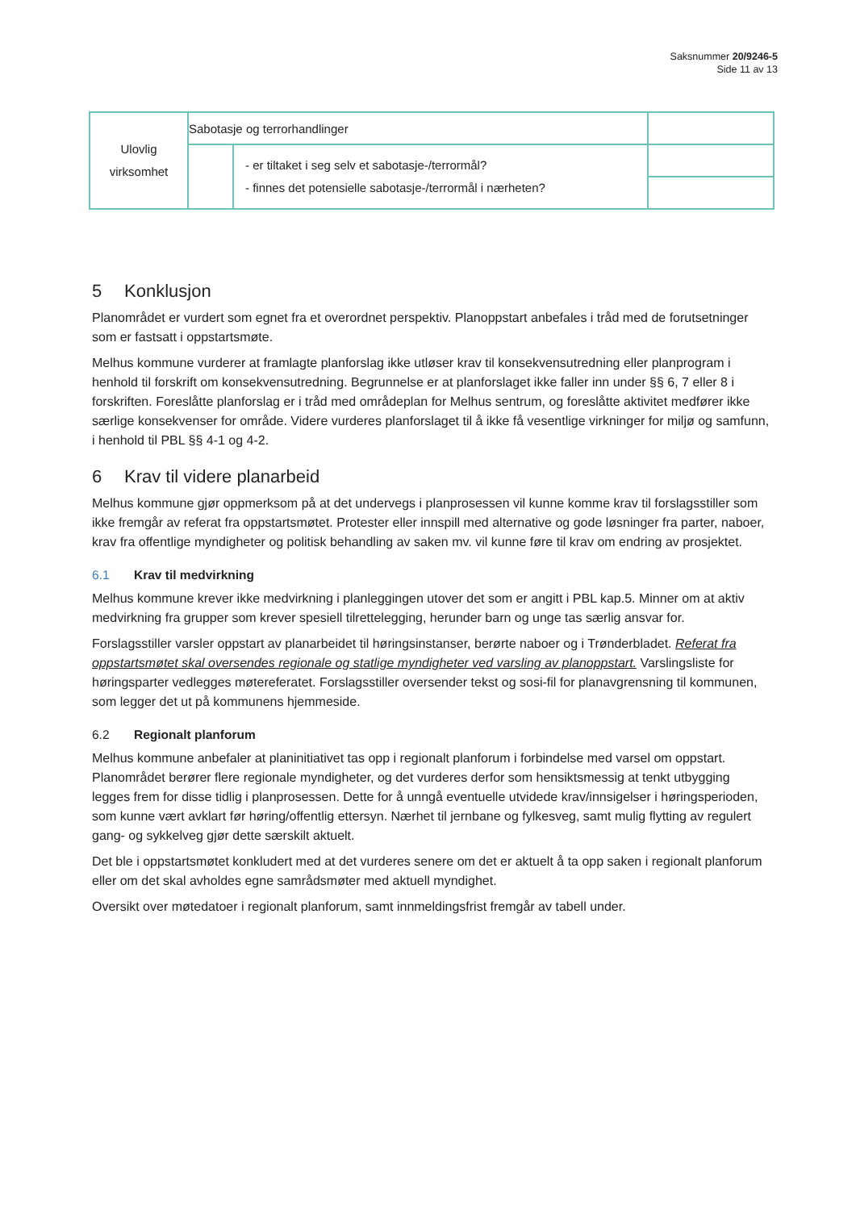Saksnummer 20/9246-5
Side 11 av 13
| Ulovlig virksomhet | Sabotasje og terrorhandlinger | | |
| | | - er tiltaket i seg selv et sabotasje-/terrormål? - finnes det potensielle sabotasje-/terrormål i nærheten? | |
5 Konklusjon
Planområdet er vurdert som egnet fra et overordnet perspektiv. Planoppstart anbefales i tråd med de forutsetninger som er fastsatt i oppstartsmøte.
Melhus kommune vurderer at framlagte planforslag ikke utløser krav til konsekvensutredning eller planprogram i henhold til forskrift om konsekvensutredning. Begrunnelse er at planforslaget ikke faller inn under §§ 6, 7 eller 8 i forskriften. Foreslåtte planforslag er i tråd med områdeplan for Melhus sentrum, og foreslåtte aktivitet medfører ikke særlige konsekvenser for område. Videre vurderes planforslaget til å ikke få vesentlige virkninger for miljø og samfunn, i henhold til PBL §§ 4-1 og 4-2.
6 Krav til videre planarbeid
Melhus kommune gjør oppmerksom på at det undervegs i planprosessen vil kunne komme krav til forslagsstiller som ikke fremgår av referat fra oppstartsmøtet. Protester eller innspill med alternative og gode løsninger fra parter, naboer, krav fra offentlige myndigheter og politisk behandling av saken mv. vil kunne føre til krav om endring av prosjektet.
6.1 Krav til medvirkning
Melhus kommune krever ikke medvirkning i planleggingen utover det som er angitt i PBL kap.5. Minner om at aktiv medvirkning fra grupper som krever spesiell tilrettelegging, herunder barn og unge tas særlig ansvar for.
Forslagsstiller varsler oppstart av planarbeidet til høringsinstanser, berørte naboer og i Trønderbladet. Referat fra oppstartsmøtet skal oversendes regionale og statlige myndigheter ved varsling av planoppstart. Varslingsliste for høringsparter vedlegges møtereferatet. Forslagsstiller oversender tekst og sosi-fil for planavgrensning til kommunen, som legger det ut på kommunens hjemmeside.
6.2 Regionalt planforum
Melhus kommune anbefaler at planinitiativet tas opp i regionalt planforum i forbindelse med varsel om oppstart. Planområdet berører flere regionale myndigheter, og det vurderes derfor som hensiktsmessig at tenkt utbygging legges frem for disse tidlig i planprosessen. Dette for å unngå eventuelle utvidede krav/innsigelser i høringsperioden, som kunne vært avklart før høring/offentlig ettersyn. Nærhet til jernbane og fylkesveg, samt mulig flytting av regulert gang- og sykkelveg gjør dette særskilt aktuelt.
Det ble i oppstartsmøtet konkludert med at det vurderes senere om det er aktuelt å ta opp saken i regionalt planforum eller om det skal avholdes egne samrådsmøter med aktuell myndighet.
Oversikt over møtedatoer i regionalt planforum, samt innmeldingsfrist fremgår av tabell under.